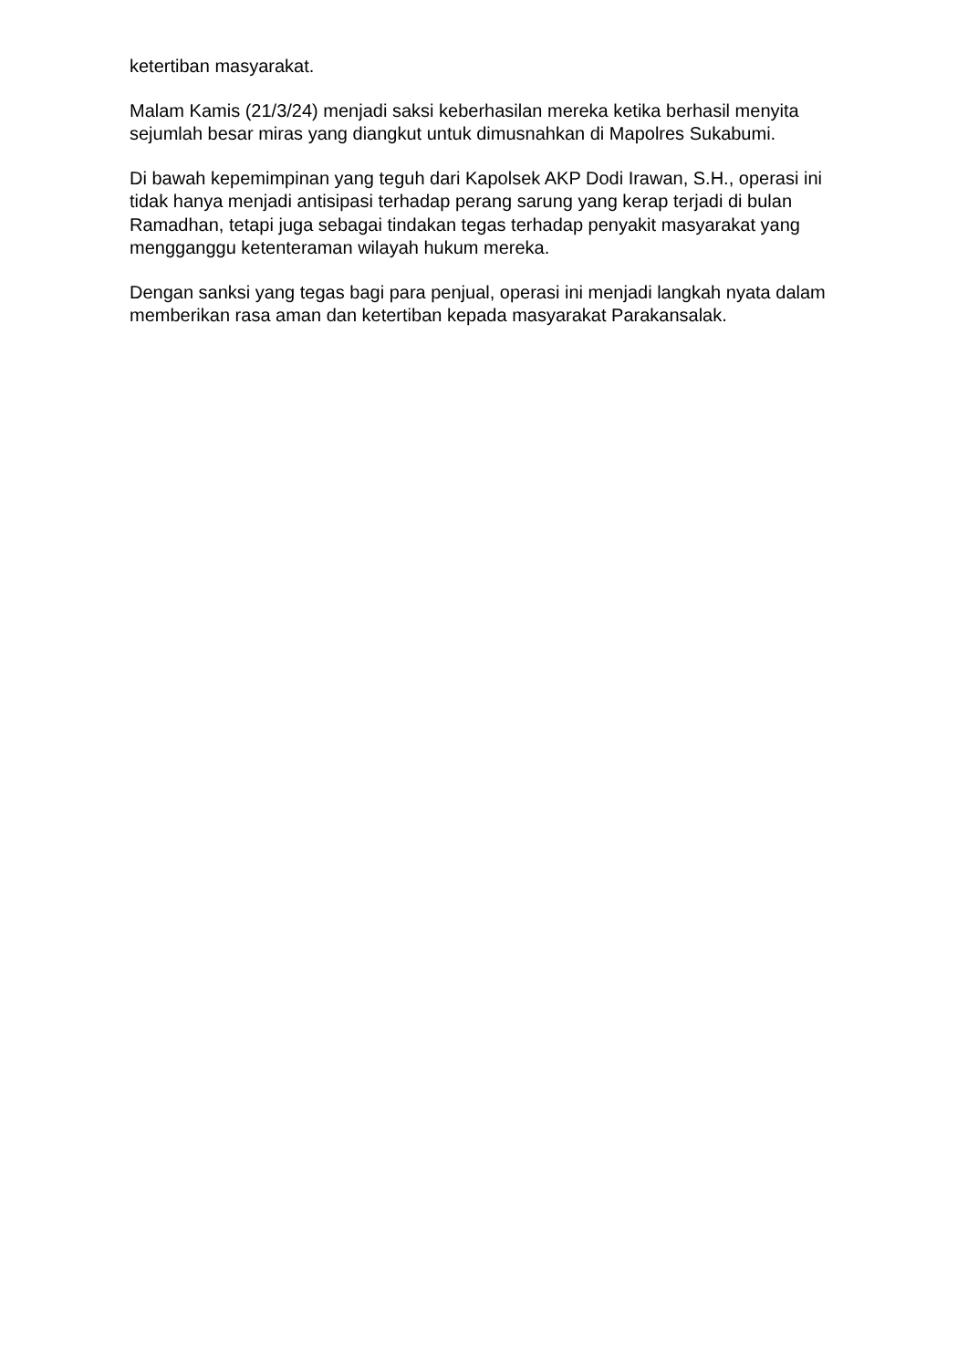ketertiban masyarakat.
Malam Kamis (21/3/24) menjadi saksi keberhasilan mereka ketika berhasil menyita sejumlah besar miras yang diangkut untuk dimusnahkan di Mapolres Sukabumi.
Di bawah kepemimpinan yang teguh dari Kapolsek AKP Dodi Irawan, S.H., operasi ini tidak hanya menjadi antisipasi terhadap perang sarung yang kerap terjadi di bulan Ramadhan, tetapi juga sebagai tindakan tegas terhadap penyakit masyarakat yang mengganggu ketenteraman wilayah hukum mereka.
Dengan sanksi yang tegas bagi para penjual, operasi ini menjadi langkah nyata dalam memberikan rasa aman dan ketertiban kepada masyarakat Parakansalak.